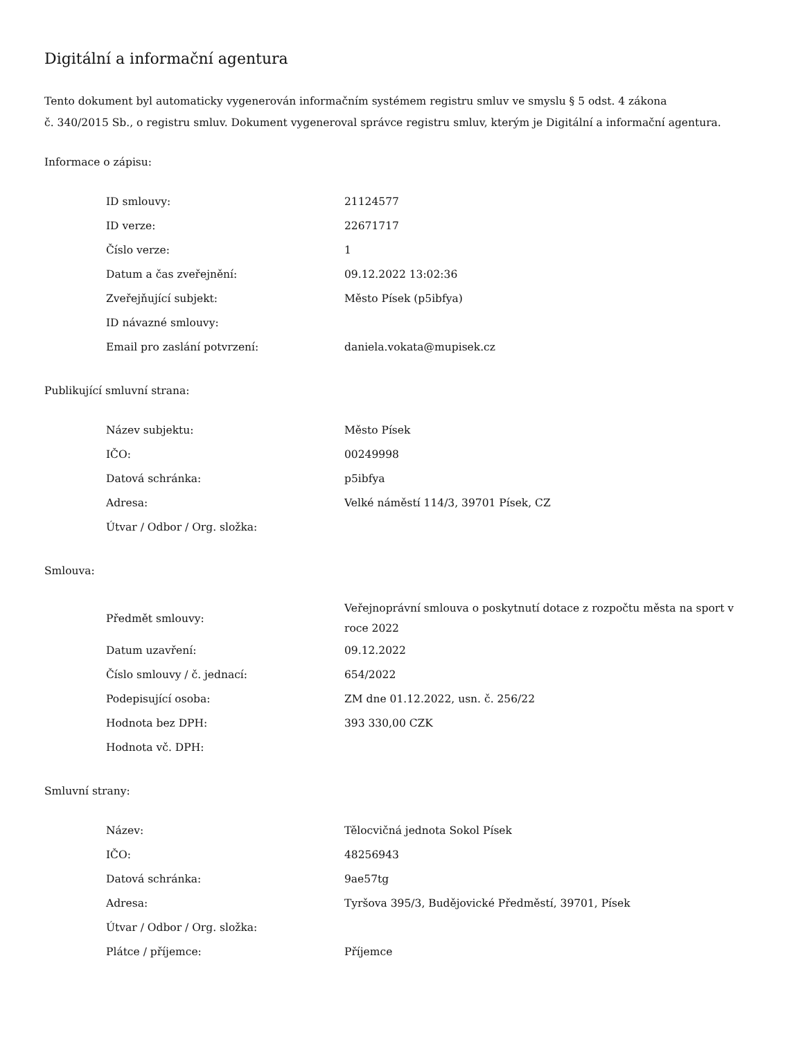Digitální a informační agentura
Tento dokument byl automaticky vygenerován informačním systémem registru smluv ve smyslu § 5 odst. 4 zákona
č. 340/2015 Sb., o registru smluv. Dokument vygeneroval správce registru smluv, kterým je Digitální a informační agentura.
Informace o zápisu:
| ID smlouvy: | 21124577 |
| ID verze: | 22671717 |
| Číslo verze: | 1 |
| Datum a čas zveřejnění: | 09.12.2022 13:02:36 |
| Zveřejňující subjekt: | Město Písek (p5ibfya) |
| ID návazné smlouvy: | |
| Email pro zaslání potvrzení: | daniela.vokata@mupisek.cz |
Publikující smluvní strana:
| Název subjektu: | Město Písek |
| IČO: | 00249998 |
| Datová schránka: | p5ibfya |
| Adresa: | Velké náměstí 114/3, 39701 Písek, CZ |
| Útvar / Odbor / Org. složka: | |
Smlouva:
| Předmět smlouvy: | Veřejnoprávní smlouva o poskytnutí dotace z rozpočtu města na sport v roce 2022 |
| Datum uzavření: | 09.12.2022 |
| Číslo smlouvy / č. jednací: | 654/2022 |
| Podepisující osoba: | ZM dne 01.12.2022, usn. č. 256/22 |
| Hodnota bez DPH: | 393 330,00 CZK |
| Hodnota vč. DPH: | |
Smluvní strany:
| Název: | Tělocvičná jednota Sokol Písek |
| IČO: | 48256943 |
| Datová schránka: | 9ae57tg |
| Adresa: | Tyršova 395/3, Budějovické Předměstí, 39701, Písek |
| Útvar / Odbor / Org. složka: | |
| Plátce / příjemce: | Příjemce |